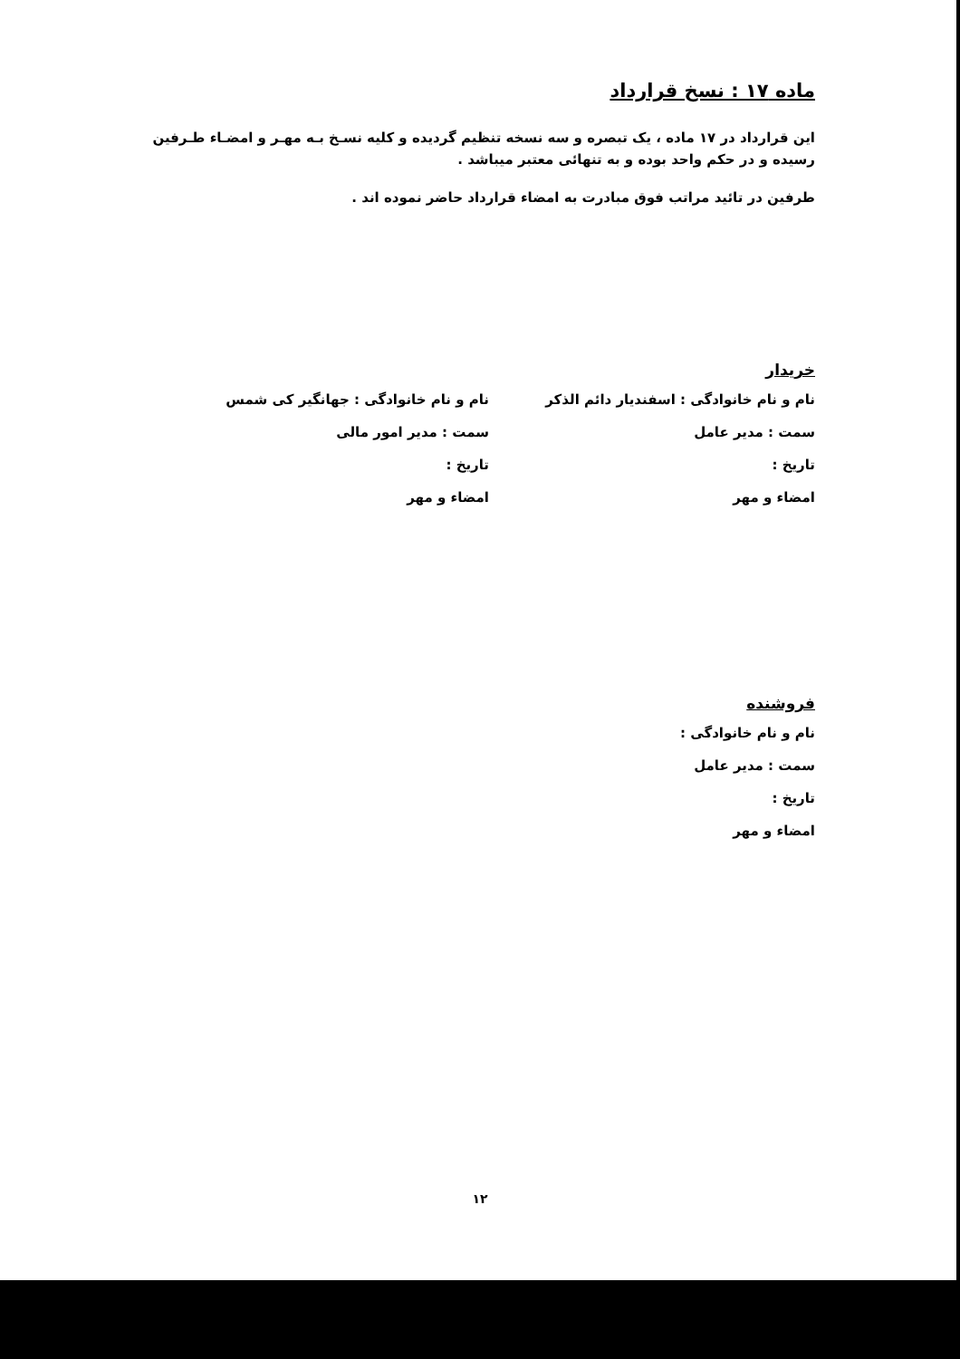ماده ۱۷ : نسخ قرارداد
این قرارداد در ۱۷ ماده ، یک تبصره و سه نسخه تنظیم گردیده و کلیه نسـخ بـه مهـر و امضـاء طـرفین رسیده و در حکم واحد بوده و به تنهائی معتبر میباشد .
طرفین در تائید مراتب فوق مبادرت به امضاء قرارداد حاضر نموده اند .
خریدار
نام و نام خانوادگی : اسفندیار دائم الذکر نام و نام خانوادگی : جهانگیر کی شمس
سمت : مدیر عامل سمت : مدیر امور مالی
تاریخ : تاریخ :
امضاء و مهر امضاء و مهر
فروشنده
نام و نام خانوادگی :
سمت : مدیر عامل
تاریخ :
امضاء و مهر
۱۲